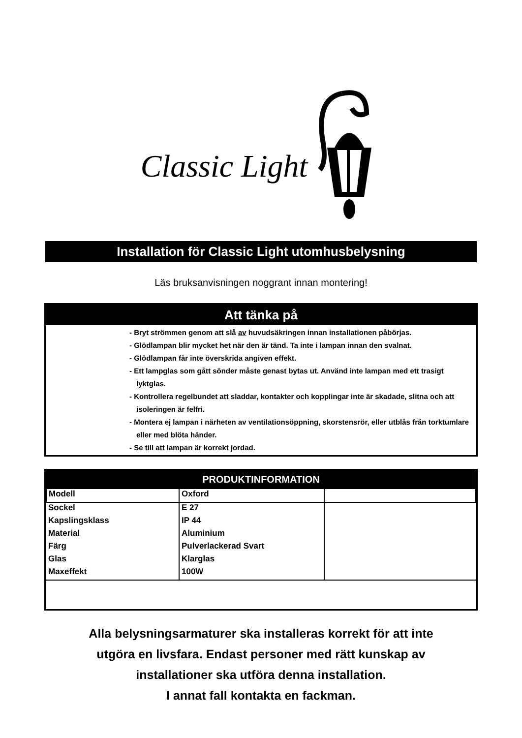Classic Light
Installation för Classic Light utomhusbelysning
Läs bruksanvisningen noggrant innan montering!
Att tänka på
- Bryt strömmen genom att slå av huvudsäkringen innan installationen påbörjas.
- Glödlampan blir mycket het när den är tänd. Ta inte i lampan innan den svalnat.
- Glödlampan får inte överskrida angiven effekt.
- Ett lampglas som gått sönder måste genast bytas ut. Använd inte lampan med ett trasigt lyktglas.
- Kontrollera regelbundet att sladdar, kontakter och kopplingar inte är skadade, slitna och att isoleringen är felfri.
- Montera ej lampan i närheten av ventilationsöppning, skorstensrör, eller utblås från torktumlare eller med blöta händer.
- Se till att lampan är korrekt jordad.
| PRODUKTINFORMATION | | |
| --- | --- | --- |
| Modell | Oxford | |
| Sockel | E 27 | |
| Kapslingsklass | IP 44 | |
| Material | Aluminium | |
| Färg | Pulverlackerad Svart | |
| Glas | Klarglas | |
| Maxeffekt | 100W | |
Alla belysningsarmaturer ska installeras korrekt för att inte
utgöra en livsfara. Endast personer med rätt kunskap av
installationer ska utföra denna installation.
I annat fall kontakta en fackman.